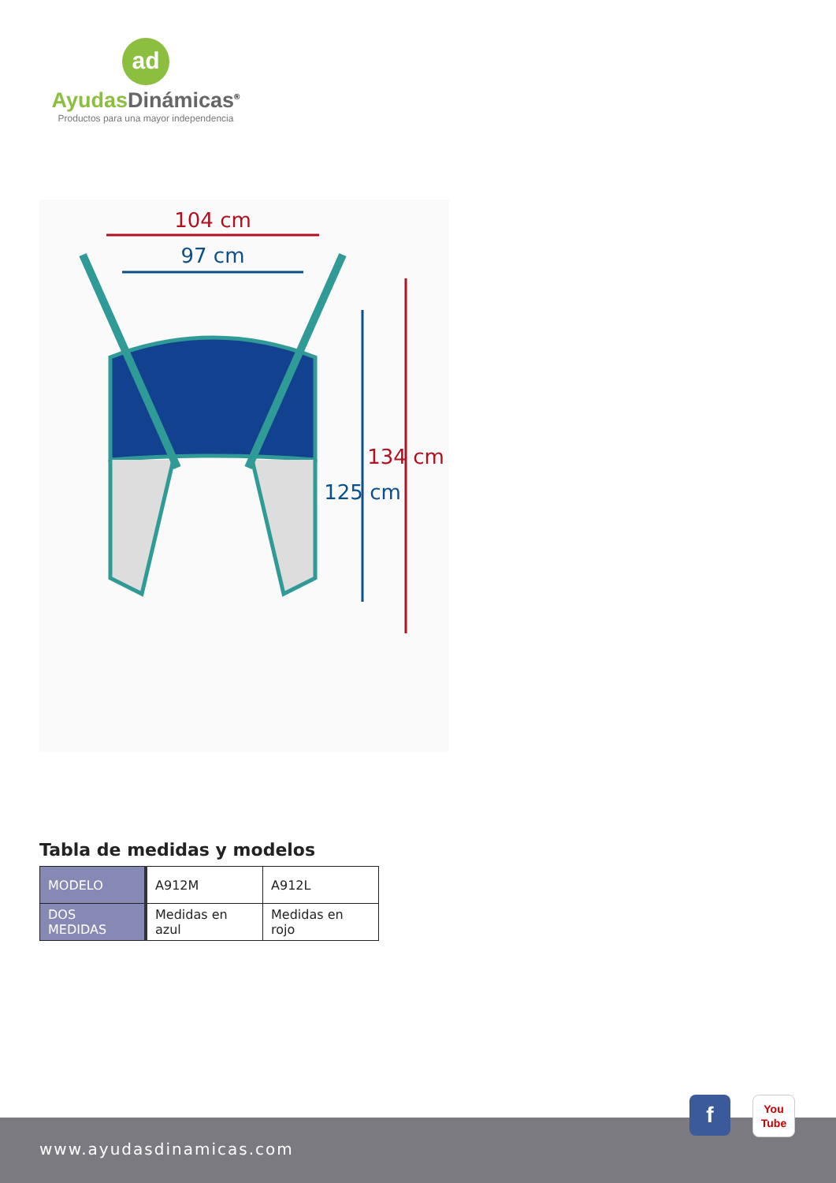ad
Ayudas Dinámicas<sup>®</sup>
Productos para una mayor independencia
104 cm
97 cm
125 cm
134 cm
Tabla de medidas y modelos
| MODELO | A912M | A912L |
| DOS MEDIDAS | Medidas en azul | Medidas en rojo |
www.ayudasdinamicas.com
f
You
Tube